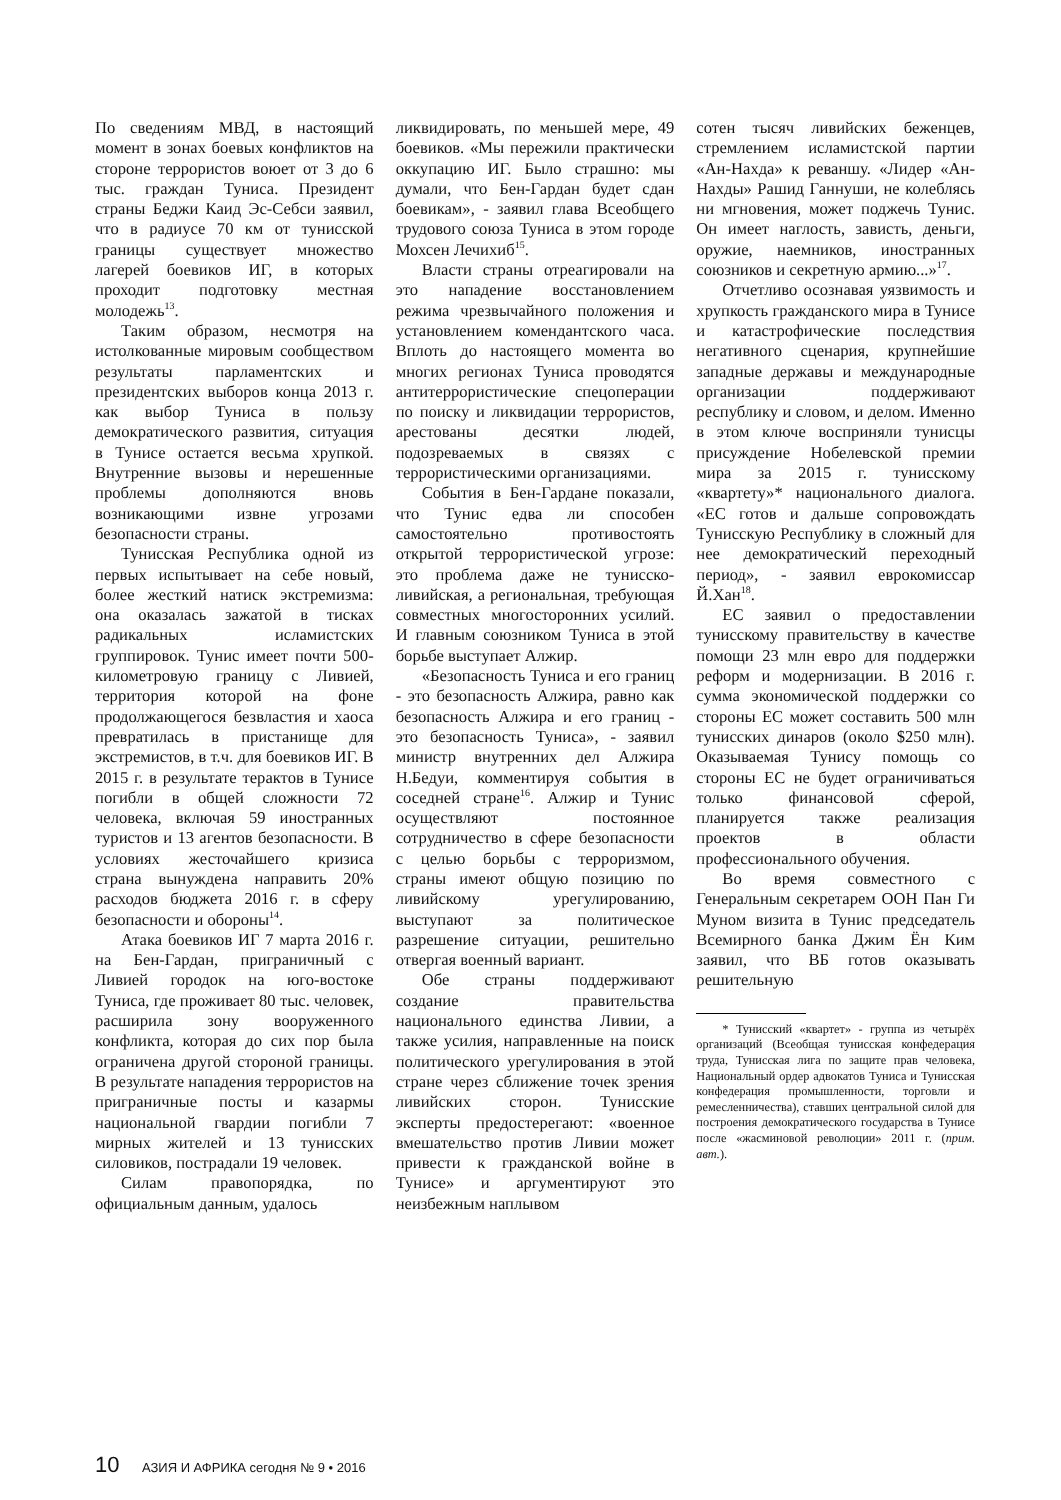По сведениям МВД, в настоящий момент в зонах боевых конфликтов на стороне террористов воюет от 3 до 6 тыс. граждан Туниса. Президент страны Беджи Каид Эс-Себси заявил, что в радиусе 70 км от тунисской границы существует множество лагерей боевиков ИГ, в которых проходит подготовку местная молодежь<sup>13</sup>.
Таким образом, несмотря на истолкованные мировым сообществом результаты парламентских и президентских выборов конца 2013 г. как выбор Туниса в пользу демократического развития, ситуация в Тунисе остается весьма хрупкой. Внутренние вызовы и нерешенные проблемы дополняются вновь возникающими извне угрозами безопасности страны.
Тунисская Республика одной из первых испытывает на себе новый, более жесткий натиск экстремизма: она оказалась зажатой в тисках радикальных исламистских группировок. Тунис имеет почти 500-километровую границу с Ливией, территория которой на фоне продолжающегося безвластия и хаоса превратилась в пристанище для экстремистов, в т.ч. для боевиков ИГ. В 2015 г. в результате терактов в Тунисе погибли в общей сложности 72 человека, включая 59 иностранных туристов и 13 агентов безопасности. В условиях жесточайшего кризиса страна вынуждена направить 20% расходов бюджета 2016 г. в сферу безопасности и обороны<sup>14</sup>.
Атака боевиков ИГ 7 марта 2016 г. на Бен-Гардан, приграничный с Ливией городок на юго-востоке Туниса, где проживает 80 тыс. человек, расширила зону вооруженного конфликта, которая до сих пор была ограничена другой стороной границы. В результате нападения террористов на приграничные посты и казармы национальной гвардии погибли 7 мирных жителей и 13 тунисских силовиков, пострадали 19 человек.
Силам правопорядка, по официальным данным, удалось
ликвидировать, по меньшей мере, 49 боевиков. «Мы пережили практически оккупацию ИГ. Было страшно: мы думали, что Бен-Гардан будет сдан боевикам», - заявил глава Всеобщего трудового союза Туниса в этом городе Мохсен Лечихиб<sup>15</sup>.
Власти страны отреагировали на это нападение восстановлением режима чрезвычайного положения и установлением комендантского часа. Вплоть до настоящего момента во многих регионах Туниса проводятся антитеррористические спецоперации по поиску и ликвидации террористов, арестованы десятки людей, подозреваемых в связях с террористическими организациями.
События в Бен-Гардане показали, что Тунис едва ли способен самостоятельно противостоять открытой террористической угрозе: это проблема даже не тунисско-ливийская, а региональная, требующая совместных многосторонних усилий. И главным союзником Туниса в этой борьбе выступает Алжир.
«Безопасность Туниса и его границ - это безопасность Алжира, равно как безопасность Алжира и его границ - это безопасность Туниса», - заявил министр внутренних дел Алжира Н.Бедуи, комментируя события в соседней стране<sup>16</sup>. Алжир и Тунис осуществляют постоянное сотрудничество в сфере безопасности с целью борьбы с терроризмом, страны имеют общую позицию по ливийскому урегулированию, выступают за политическое разрешение ситуации, решительно отвергая военный вариант.
Обе страны поддерживают создание правительства национального единства Ливии, а также усилия, направленные на поиск политического урегулирования в этой стране через сближение точек зрения ливийских сторон. Тунисские эксперты предостерегают: «военное вмешательство против Ливии может привести к гражданской войне в Тунисе» и аргументируют это неизбежным наплывом
сотен тысяч ливийских беженцев, стремлением исламистской партии «Ан-Нахда» к реваншу. «Лидер «Ан-Нахды» Рашид Ганнуши, не колеблясь ни мгновения, может поджечь Тунис. Он имеет наглость, зависть, деньги, оружие, наемников, иностранных союзников и секретную армию...»<sup>17</sup>.
Отчетливо осознавая уязвимость и хрупкость гражданского мира в Тунисе и катастрофические последствия негативного сценария, крупнейшие западные державы и международные организации поддерживают республику и словом, и делом. Именно в этом ключе восприняли тунисцы присуждение Нобелевской премии мира за 2015 г. тунисскому «квартету»* национального диалога. «ЕС готов и дальше сопровождать Тунисскую Республику в сложный для нее демократический переходный период», - заявил еврокомиссар Й.Хан<sup>18</sup>.
ЕС заявил о предоставлении тунисскому правительству в качестве помощи 23 млн евро для поддержки реформ и модернизации. В 2016 г. сумма экономической поддержки со стороны ЕС может составить 500 млн тунисских динаров (около $250 млн). Оказываемая Тунису помощь со стороны ЕС не будет ограничиваться только финансовой сферой, планируется также реализация проектов в области профессионального обучения.
Во время совместного с Генеральным секретарем ООН Пан Ги Муном визита в Тунис председатель Всемирного банка Джим Ён Ким заявил, что ВБ готов оказывать решительную
* Тунисский «квартет» - группа из четырёх организаций (Всеобщая тунисская конфедерация труда, Тунисская лига по защите прав человека, Национальный ордер адвокатов Туниса и Тунисская конфедерация промышленности, торговли и ремесленничества), ставших центральной силой для построения демократического государства в Тунисе после «жасминовой революции» 2011 г. (прим. авт.).
10 АЗИЯ И АФРИКА сегодня № 9 • 2016